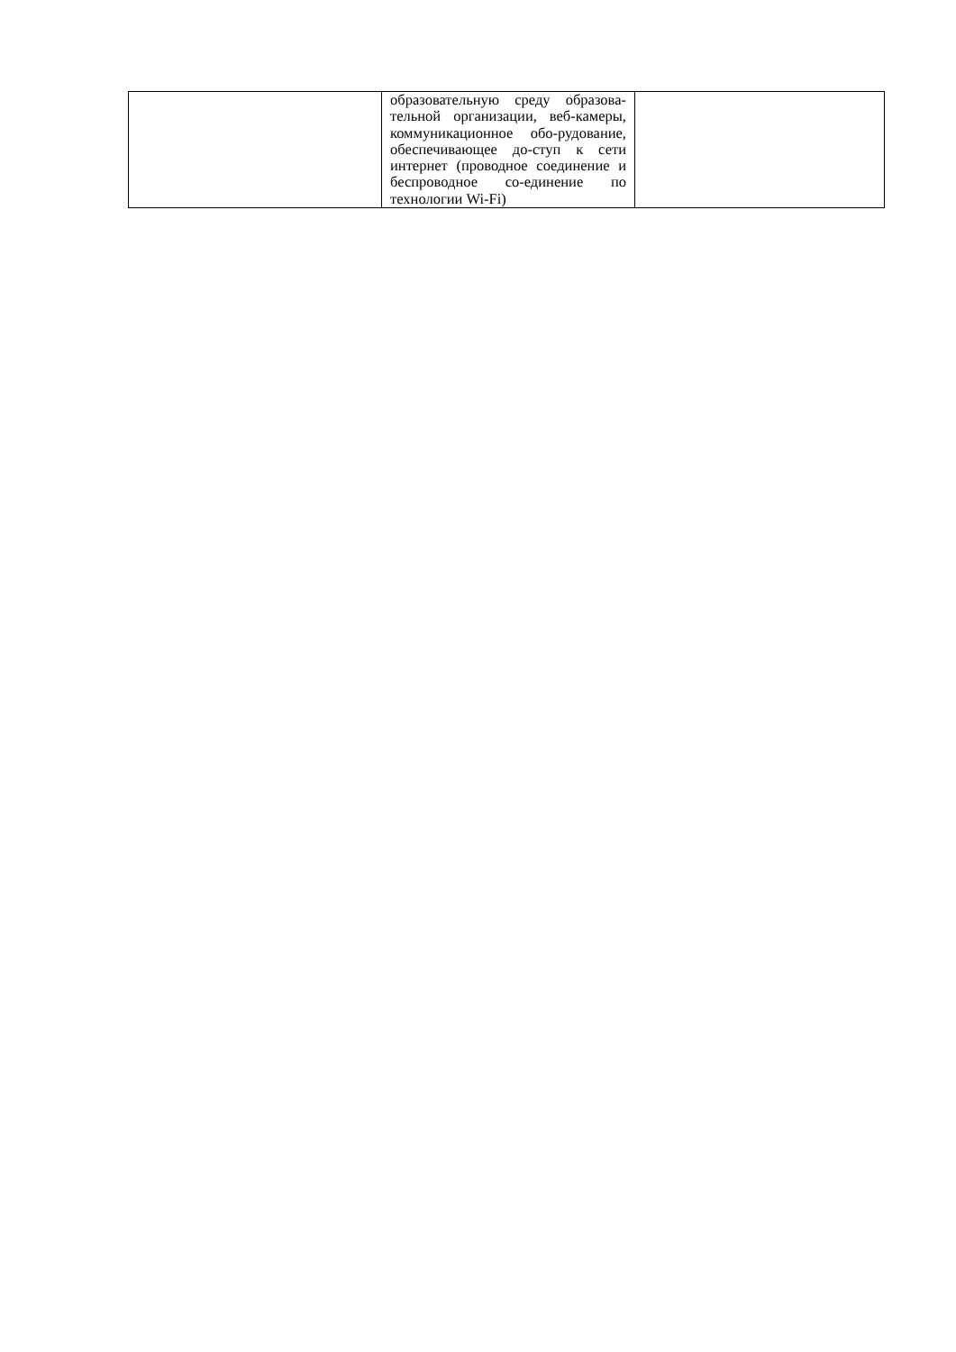| | образовательную среду образова-тельной организации, веб-камеры, коммуникационное обо-рудование, обеспечивающее до-ступ к сети интернет (проводное соединение и беспроводное со-единение по технологии Wi-Fi) | |